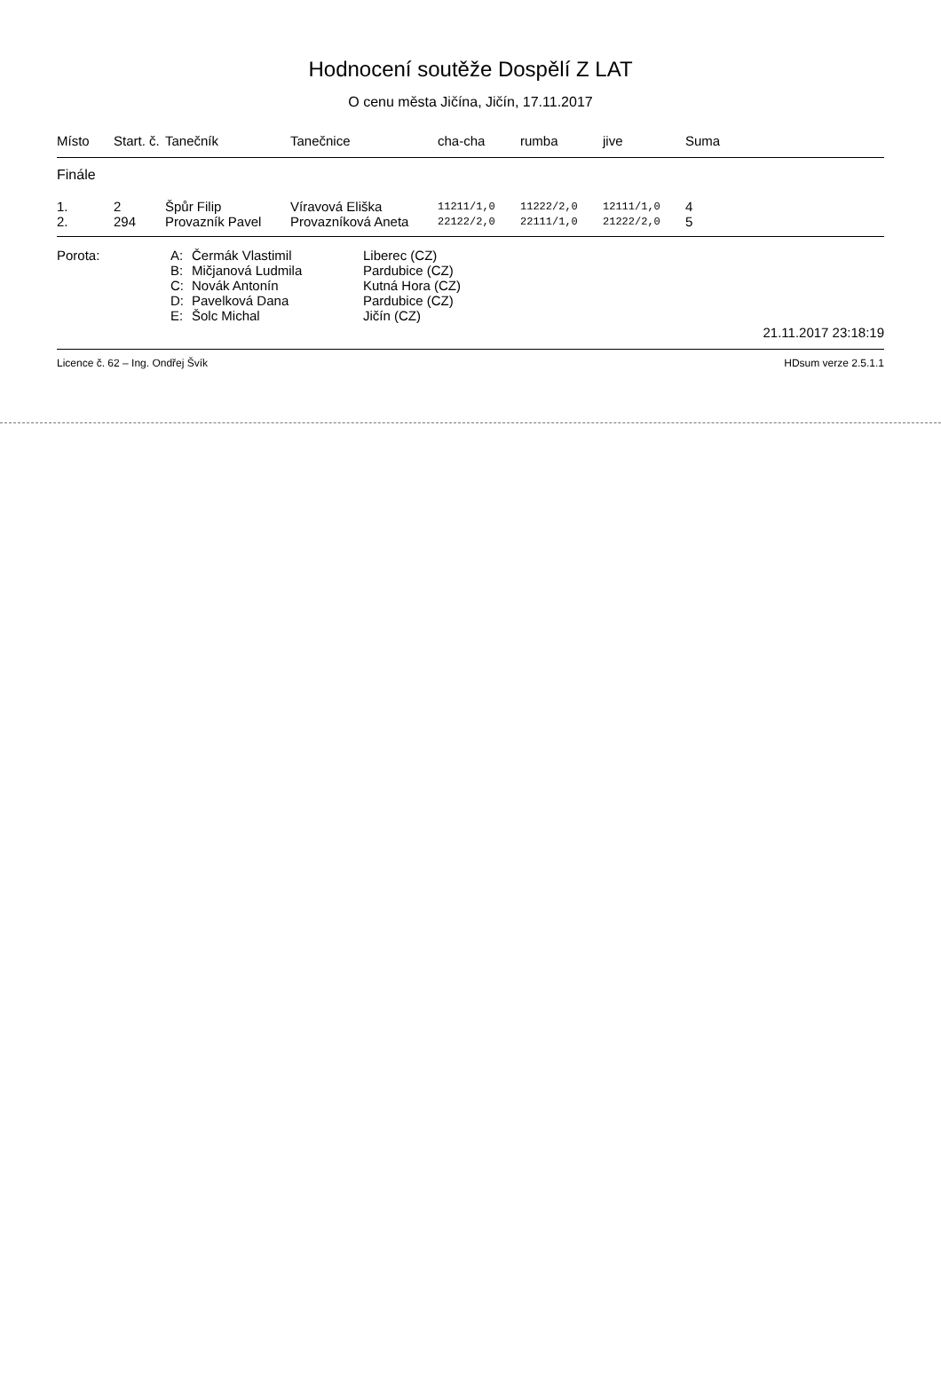Hodnocení soutěže Dospělí Z LAT
O cenu města Jičína, Jičín, 17.11.2017
| Místo | Start. č. | Tanečník | Tanečnice | cha-cha | rumba | jive | Suma |
| --- | --- | --- | --- | --- | --- | --- | --- |
| Finále | | | | | | | |
| 1. | 2 | Špůr Filip | Víravová Eliška | 11211/1,0 | 11222/2,0 | 12111/1,0 | 4 |
| 2. | 294 | Provazník Pavel | Provazníková Aneta | 22122/2,0 | 22111/1,0 | 21222/2,0 | 5 |
Porota: A: Čermák Vlastimil Liberec (CZ)
B: Mičjanová Ludmila Pardubice (CZ)
C: Novák Antonín Kutná Hora (CZ)
D: Pavelková Dana Pardubice (CZ)
E: Šolc Michal Jičín (CZ)
21.11.2017 23:18:19
Licence č. 62 – Ing. Ondřej Švík HDsum verze 2.5.1.1